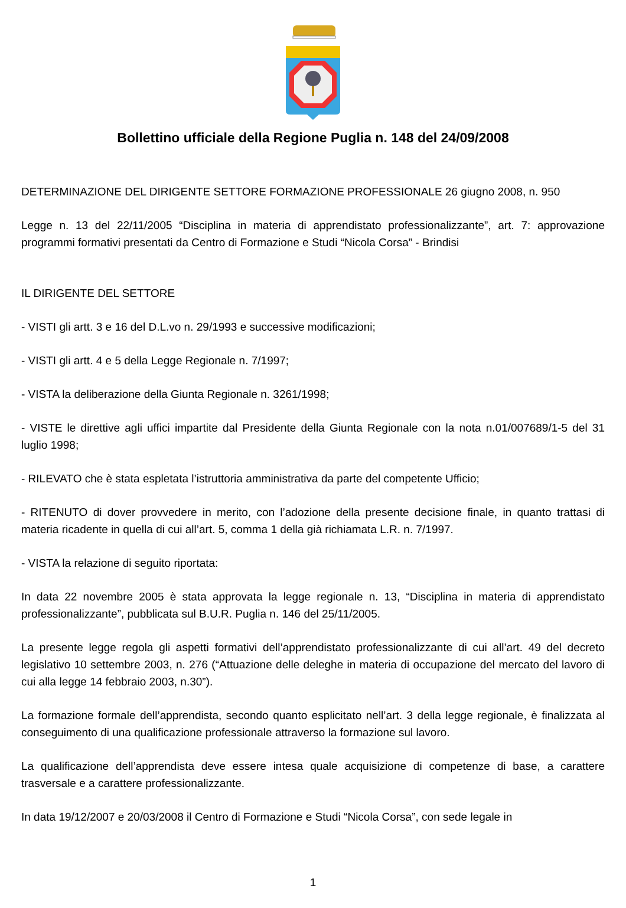Bollettino ufficiale della Regione Puglia n. 148 del 24/09/2008
DETERMINAZIONE DEL DIRIGENTE SETTORE FORMAZIONE PROFESSIONALE 26 giugno 2008, n. 950
Legge n. 13 del 22/11/2005 “Disciplina in materia di apprendistato professionalizzante”, art. 7: approvazione programmi formativi presentati da Centro di Formazione e Studi “Nicola Corsa” - Brindisi
IL DIRIGENTE DEL SETTORE
- VISTI gli artt. 3 e 16 del D.L.vo n. 29/1993 e successive modificazioni;
- VISTI gli artt. 4 e 5 della Legge Regionale n. 7/1997;
- VISTA la deliberazione della Giunta Regionale n. 3261/1998;
- VISTE le direttive agli uffici impartite dal Presidente della Giunta Regionale con la nota n.01/007689/1-5 del 31 luglio 1998;
- RILEVATO che è stata espletata l’istruttoria amministrativa da parte del competente Ufficio;
- RITENUTO di dover provvedere in merito, con l’adozione della presente decisione finale, in quanto trattasi di materia ricadente in quella di cui all’art. 5, comma 1 della già richiamata L.R. n. 7/1997.
- VISTA la relazione di seguito riportata:
In data 22 novembre 2005 è stata approvata la legge regionale n. 13, “Disciplina in materia di apprendistato professionalizzante”, pubblicata sul B.U.R. Puglia n. 146 del 25/11/2005.
La presente legge regola gli aspetti formativi dell’apprendistato professionalizzante di cui all’art. 49 del decreto legislativo 10 settembre 2003, n. 276 (“Attuazione delle deleghe in materia di occupazione del mercato del lavoro di cui alla legge 14 febbraio 2003, n.30”).
La formazione formale dell’apprendista, secondo quanto esplicitato nell’art. 3 della legge regionale, è finalizzata al conseguimento di una qualificazione professionale attraverso la formazione sul lavoro.
La qualificazione dell’apprendista deve essere intesa quale acquisizione di competenze di base, a carattere trasversale e a carattere professionalizzante.
In data 19/12/2007 e 20/03/2008 il Centro di Formazione e Studi “Nicola Corsa”, con sede legale in
1